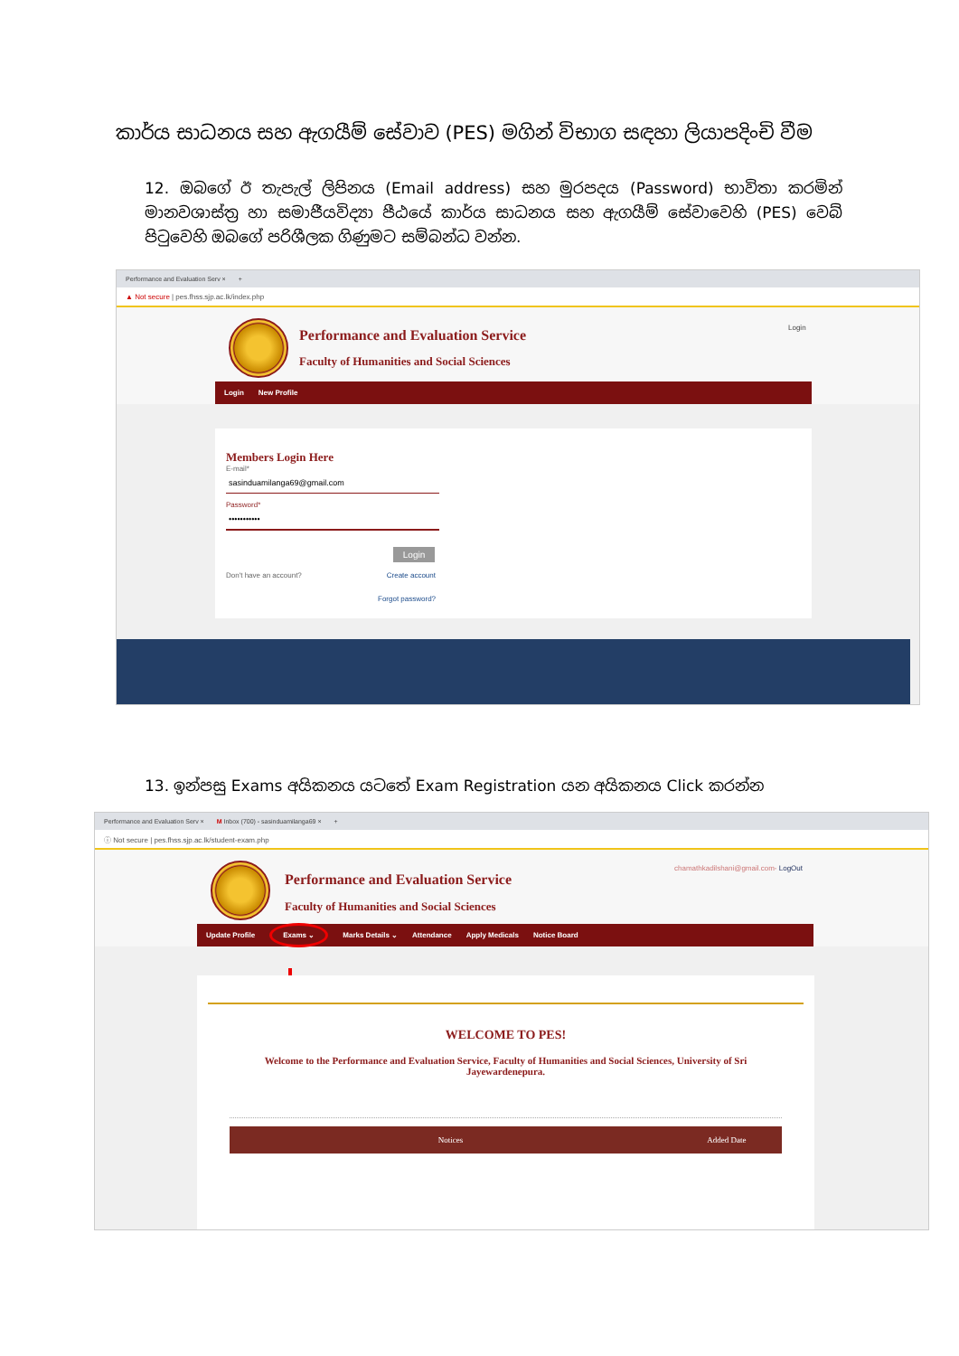කාර්ය සාධනය සහ ඇගයීම් සේවාව (PES) මගින් විභාග සඳහා ලියාපදිංචි වීම
12. ඔබගේ ඊ තැපැල් ලිපිනය (Email address) සහ මුරපදය (Password) භාවිතා කරමින් මානවශාස්ත්‍ර හා සමාජීයවිද්‍යා පීඨයේ කාර්ය සාධනය සහ ඇගයීම් සේවාවෙහි (PES) වෙබ් පිටුවෙහි ඔබගේ පරිශීලක ගිණුමට සම්බන්ධ වන්න.
Performance and Evaluation Serv × +
▲ Not secure | pes.fhss.sjp.ac.lk/index.php
Performance and Evaluation Service
Faculty of Humanities and Social Sciences
Login
Login New Profile
Members Login Here
E-mail*
sasinduamilanga69@gmail.com
Password*
•••••••••••
Login
Don't have an account? Create account
Forgot password?
13. ඉන්පසු Exams අයිකනය යටතේ Exam Registration යන අයිකනය Click කරන්න
Performance and Evaluation Serv × M Inbox (700) - sasinduamilanga69 × +
ⓘ Not secure | pes.fhss.sjp.ac.lk/student-exam.php
Performance and Evaluation Service
Faculty of Humanities and Social Sciences
chamathkadilshani@gmail.com- LogOut
Update Profile Exams ⌄ Marks Details ⌄ Attendance Apply Medicals Notice Board
WELCOME TO PES!
Welcome to the Performance and Evaluation Service, Faculty of Humanities and Social Sciences, University of Sri Jayewardenepura.
| Notices | Added Date |
| --- | --- |